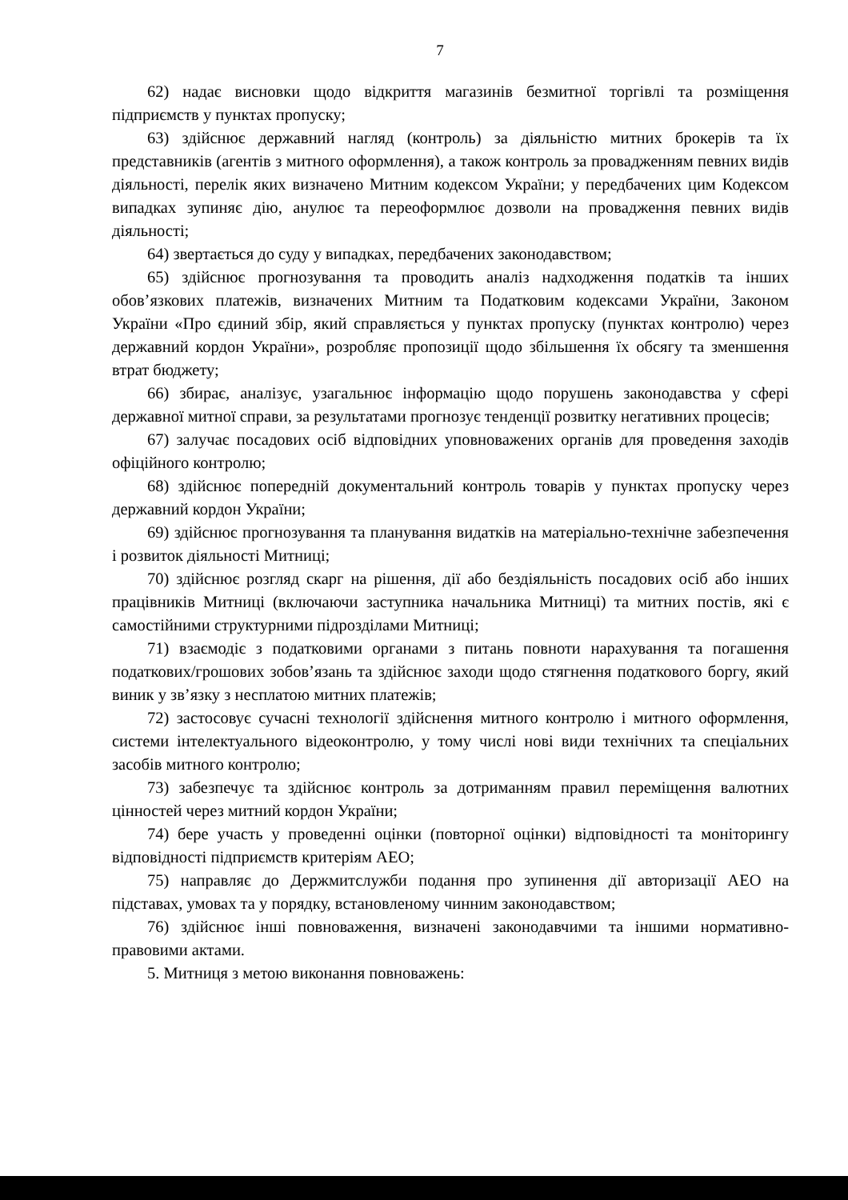7
62) надає висновки щодо відкриття магазинів безмитної торгівлі та розміщення підприємств у пунктах пропуску;
63) здійснює державний нагляд (контроль) за діяльністю митних брокерів та їх представників (агентів з митного оформлення), а також контроль за провадженням певних видів діяльності, перелік яких визначено Митним кодексом України; у передбачених цим Кодексом випадках зупиняє дію, анулює та переоформлює дозволи на провадження певних видів діяльності;
64) звертається до суду у випадках, передбачених законодавством;
65) здійснює прогнозування та проводить аналіз надходження податків та інших обов’язкових платежів, визначених Митним та Податковим кодексами України, Законом України «Про єдиний збір, який справляється у пунктах пропуску (пунктах контролю) через державний кордон України», розробляє пропозиції щодо збільшення їх обсягу та зменшення втрат бюджету;
66) збирає, аналізує, узагальнює інформацію щодо порушень законодавства у сфері державної митної справи, за результатами прогнозує тенденції розвитку негативних процесів;
67) залучає посадових осіб відповідних уповноважених органів для проведення заходів офіційного контролю;
68) здійснює попередній документальний контроль товарів у пунктах пропуску через державний кордон України;
69) здійснює прогнозування та планування видатків на матеріально-технічне забезпечення і розвиток діяльності Митниці;
70) здійснює розгляд скарг на рішення, дії або бездіяльність посадових осіб або інших працівників Митниці (включаючи заступника начальника Митниці) та митних постів, які є самостійними структурними підрозділами Митниці;
71) взаємодіє з податковими органами з питань повноти нарахування та погашення податкових/грошових зобов’язань та здійснює заходи щодо стягнення податкового боргу, який виник у зв’язку з несплатою митних платежів;
72) застосовує сучасні технології здійснення митного контролю і митного оформлення, системи інтелектуального відеоконтролю, у тому числі нові види технічних та спеціальних засобів митного контролю;
73) забезпечує та здійснює контроль за дотриманням правил переміщення валютних цінностей через митний кордон України;
74) бере участь у проведенні оцінки (повторної оцінки) відповідності та моніторингу відповідності підприємств критеріям АЕО;
75) направляє до Держмитслужби подання про зупинення дії авторизації АЕО на підставах, умовах та у порядку, встановленому чинним законодавством;
76) здійснює інші повноваження, визначені законодавчими та іншими нормативно-правовими актами.
5. Митниця з метою виконання повноважень: